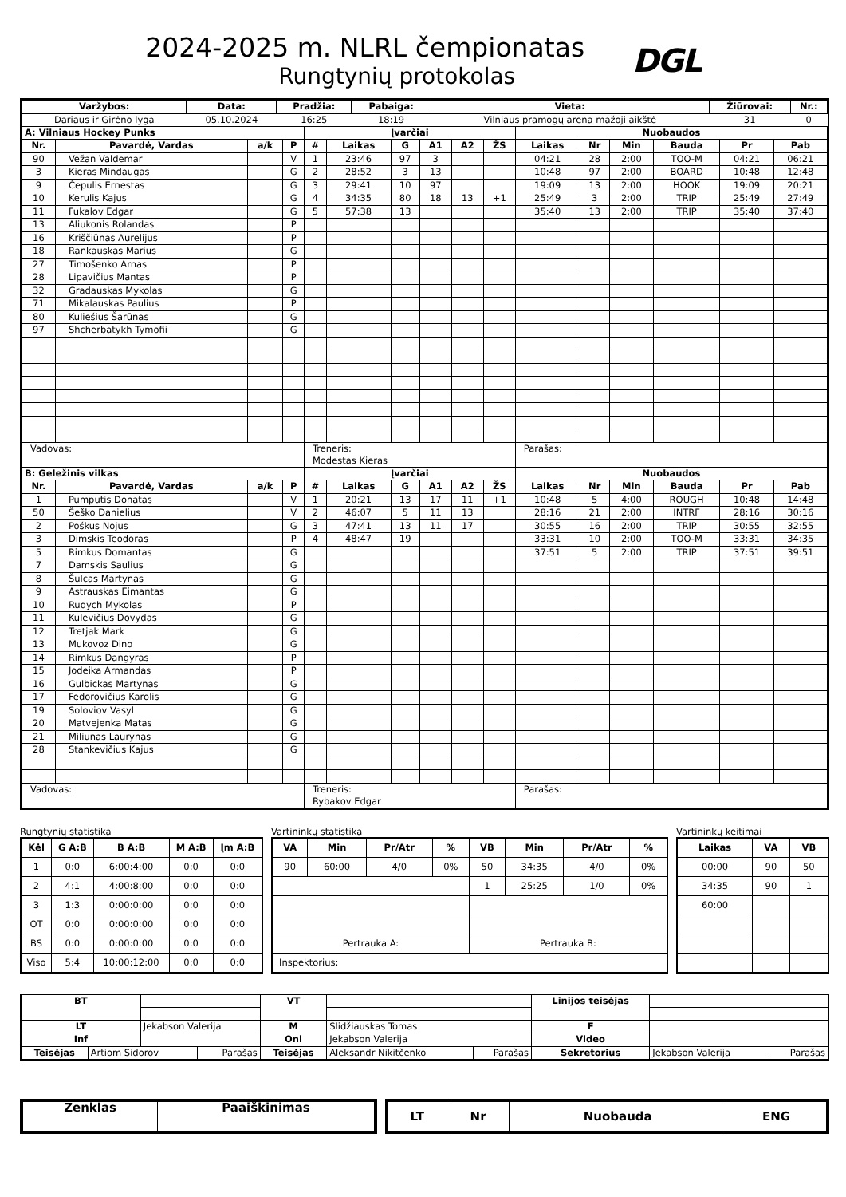2024-2025 m. NLRL čempionatas
Rungtynių protokolas
DGL
| Varžybos: | Data: | Pradžia: | Pabaiga: | Vieta: | Žiūrovai: | Nr.: |
| --- | --- | --- | --- | --- | --- | --- |
| Dariaus ir Girėno lyga | 05.10.2024 | 16:25 | 18:19 | Vilniaus pramogų arena mažoji aikštė | 31 | 0 |
| A: Vilniaus Hockey Punks | | | | Įvarčiai | | | | | | Nuobaudos | | | | | |
| --- | --- | --- | --- | --- | --- | --- | --- | --- | --- | --- | --- | --- | --- | --- | --- |
| Nr. | Pavardė, Vardas | a/k | P | # | Laikas | G | A1 | A2 | ŽS | Laikas | Nr | Min | Bauda | Pr | Pab |
| 90 | Vežan Valdemar | | V | 1 | 23:46 | 97 | 3 | | | 04:21 | 28 | 2:00 | TOO-M | 04:21 | 06:21 |
| 3 | Kieras Mindaugas | | G | 2 | 28:52 | 3 | 13 | | | 10:48 | 97 | 2:00 | BOARD | 10:48 | 12:48 |
| 9 | Čepulis Ernestas | | G | 3 | 29:41 | 10 | 97 | | | 19:09 | 13 | 2:00 | HOOK | 19:09 | 20:21 |
| 10 | Kerulis Kajus | | G | 4 | 34:35 | 80 | 18 | 13 | +1 | 25:49 | 3 | 2:00 | TRIP | 25:49 | 27:49 |
| 11 | Fukalov Edgar | | G | 5 | 57:38 | 13 | | | | 35:40 | 13 | 2:00 | TRIP | 35:40 | 37:40 |
| 13 | Aliukonis Rolandas | | P | | | | | | | | | | | | |
| 16 | Kriščiūnas Aurelijus | | P | | | | | | | | | | | | |
| 18 | Rankauskas Marius | | G | | | | | | | | | | | | |
| 27 | Timošenko Arnas | | P | | | | | | | | | | | | |
| 28 | Lipavičius Mantas | | P | | | | | | | | | | | | |
| 32 | Gradauskas Mykolas | | G | | | | | | | | | | | | |
| 71 | Mikalauskas Paulius | | P | | | | | | | | | | | | |
| 80 | Kuliešius Šarūnas | | G | | | | | | | | | | | | |
| 97 | Shcherbatykh Tymofii | | G | | | | | | | | | | | | |
| Vadovas: | | | | Treneris: Modestas Kieras | | | | | | Parašas: | | | | | |
| B: Geležinis vilkas | | | | Įvarčiai | | | | | | Nuobaudos | | | | | |
| Nr. | Pavardė, Vardas | a/k | P | # | Laikas | G | A1 | A2 | ŽS | Laikas | Nr | Min | Bauda | Pr | Pab |
| 1 | Pumputis Donatas | | V | 1 | 20:21 | 13 | 17 | 11 | +1 | 10:48 | 5 | 4:00 | ROUGH | 10:48 | 14:48 |
| 50 | Šeško Danielius | | V | 2 | 46:07 | 5 | 11 | 13 | | 28:16 | 21 | 2:00 | INTRF | 28:16 | 30:16 |
| 2 | Poškus Nojus | | G | 3 | 47:41 | 13 | 11 | 17 | | 30:55 | 16 | 2:00 | TRIP | 30:55 | 32:55 |
| 3 | Dimskis Teodoras | | P | 4 | 48:47 | 19 | | | | 33:31 | 10 | 2:00 | TOO-M | 33:31 | 34:35 |
| 5 | Rimkus Domantas | | G | | | | | | | 37:51 | 5 | 2:00 | TRIP | 37:51 | 39:51 |
| 7 | Damskis Saulius | | G | | | | | | | | | | | | |
| 8 | Šulcas Martynas | | G | | | | | | | | | | | | |
| 9 | Astrauskas Eimantas | | G | | | | | | | | | | | | |
| 10 | Rudych Mykolas | | P | | | | | | | | | | | | |
| 11 | Kulevičius Dovydas | | G | | | | | | | | | | | | |
| 12 | Tretjak Mark | | G | | | | | | | | | | | | |
| 13 | Mukovoz Dino | | G | | | | | | | | | | | | |
| 14 | Rimkus Dangyras | | P | | | | | | | | | | | | |
| 15 | Jodeika Armandas | | P | | | | | | | | | | | | |
| 16 | Gulbickas Martynas | | G | | | | | | | | | | | | |
| 17 | Fedorovičius Karolis | | G | | | | | | | | | | | | |
| 19 | Soloviov Vasyl | | G | | | | | | | | | | | | |
| 20 | Matvejenka Matas | | G | | | | | | | | | | | | |
| 21 | Miliunas Laurynas | | G | | | | | | | | | | | | |
| 28 | Stankevičius Kajus | | G | | | | | | | | | | | | |
| Vadovas: | | | | Treneris: Rybakov Edgar | | | | | | Parašas: | | | | | |
Rungtynių statistika
| Kėl | G A:B | B A:B | M A:B | Įm A:B |
| --- | --- | --- | --- | --- |
| 1 | 0:0 | 6:00:4:00 | 0:0 | 0:0 |
| 2 | 4:1 | 4:00:8:00 | 0:0 | 0:0 |
| 3 | 1:3 | 0:00:0:00 | 0:0 | 0:0 |
| OT | 0:0 | 0:00:0:00 | 0:0 | 0:0 |
| BS | 0:0 | 0:00:0:00 | 0:0 | 0:0 |
| Viso | 5:4 | 10:00:12:00 | 0:0 | 0:0 |
Vartininkų statistika
| VA | Min | Pr/Atr | % | VB | Min | Pr/Atr | % |
| --- | --- | --- | --- | --- | --- | --- | --- |
| 90 | 60:00 | 4/0 | 0% | 50 | 34:35 | 4/0 | 0% |
| | | | | 1 | 25:25 | 1/0 | 0% |
| Pertrauka A: | | | | Pertrauka B: | | | |
| Inspektorius: | | | | | | | |
Vartininkų keitimai
| Laikas | VA | VB |
| --- | --- | --- |
| 00:00 | 90 | 50 |
| 34:35 | 90 | 1 |
| 60:00 | | |
| BT | | | | VT | | | Linijos teisėjas | | |
| LT | | Jekabson Valerija | | M | Slidžiauskas Tomas | | F | | |
| Inf | | | | Onl | Jekabson Valerija | | Video | | |
| Teisėjas | Artiom Sidorov | | Parašas | Teisėjas | Aleksandr Nikitčenko | Parašas | Sekretorius | Jekabson Valerija | Parašas |
| Ženklas | Paaiškinimas |
| --- | --- |
| LT | Nr | Nuobauda | ENG |
| --- | --- | --- | --- |